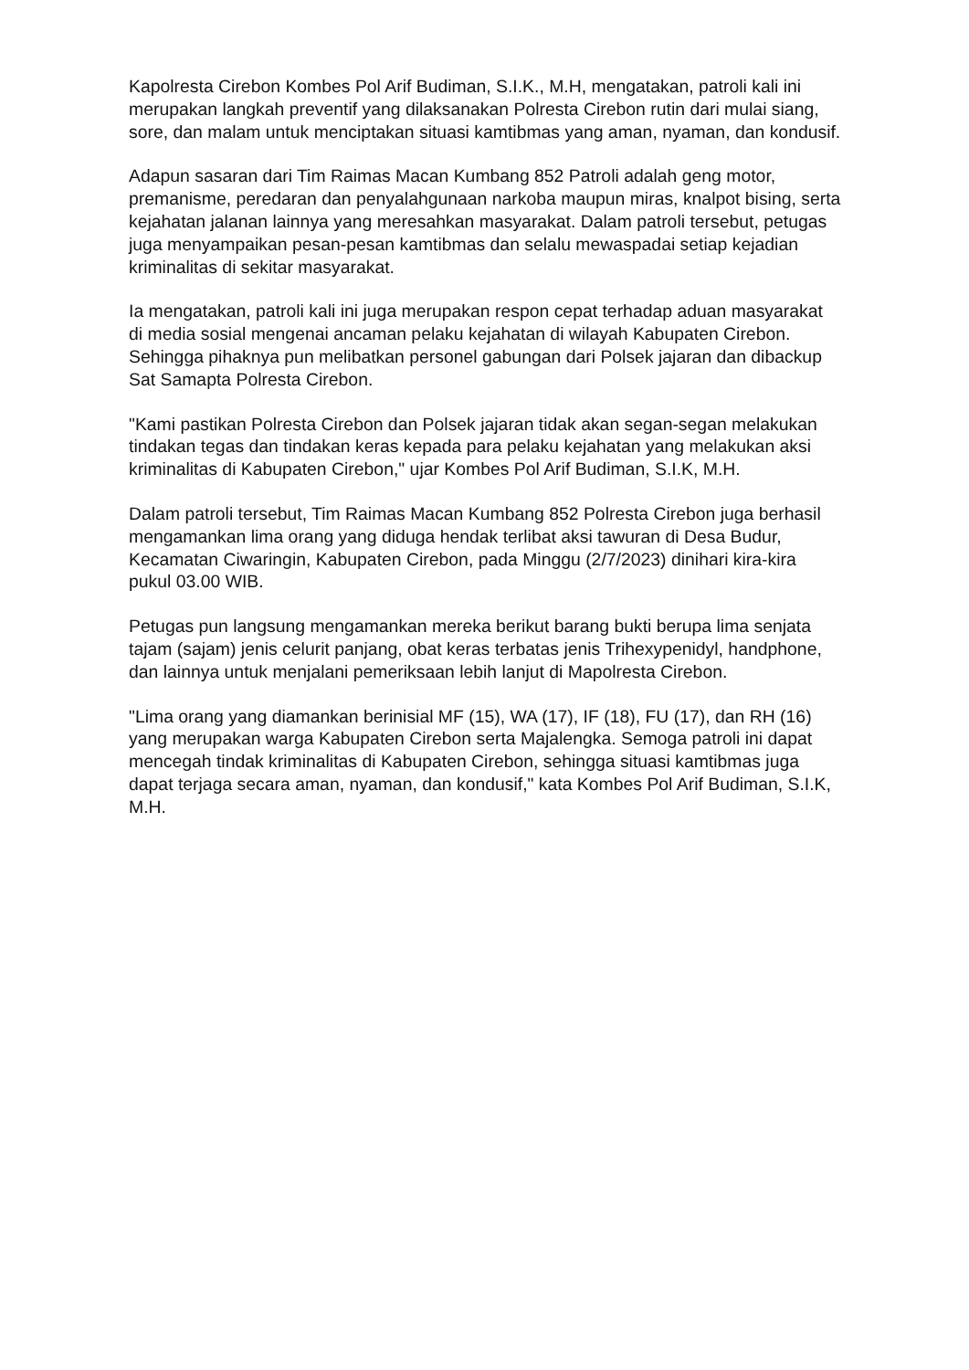Kapolresta Cirebon Kombes Pol Arif Budiman, S.I.K., M.H, mengatakan, patroli kali ini merupakan langkah preventif yang dilaksanakan Polresta Cirebon rutin dari mulai siang, sore, dan malam untuk menciptakan situasi kamtibmas yang aman, nyaman, dan kondusif.
Adapun sasaran dari Tim Raimas Macan Kumbang 852 Patroli adalah geng motor, premanisme, peredaran dan penyalahgunaan narkoba maupun miras, knalpot bising, serta kejahatan jalanan lainnya yang meresahkan masyarakat. Dalam patroli tersebut, petugas juga menyampaikan pesan-pesan kamtibmas dan selalu mewaspadai setiap kejadian kriminalitas di sekitar masyarakat.
Ia mengatakan, patroli kali ini juga merupakan respon cepat terhadap aduan masyarakat di media sosial mengenai ancaman pelaku kejahatan di wilayah Kabupaten Cirebon. Sehingga pihaknya pun melibatkan personel gabungan dari Polsek jajaran dan dibackup Sat Samapta Polresta Cirebon.
"Kami pastikan Polresta Cirebon dan Polsek jajaran tidak akan segan-segan melakukan tindakan tegas dan tindakan keras kepada para pelaku kejahatan yang melakukan aksi kriminalitas di Kabupaten Cirebon," ujar Kombes Pol Arif Budiman, S.I.K, M.H.
Dalam patroli tersebut, Tim Raimas Macan Kumbang 852 Polresta Cirebon juga berhasil mengamankan lima orang yang diduga hendak terlibat aksi tawuran di Desa Budur, Kecamatan Ciwaringin, Kabupaten Cirebon, pada Minggu (2/7/2023) dinihari kira-kira pukul 03.00 WIB.
Petugas pun langsung mengamankan mereka berikut barang bukti berupa lima senjata tajam (sajam) jenis celurit panjang, obat keras terbatas jenis Trihexypenidyl, handphone, dan lainnya untuk menjalani pemeriksaan lebih lanjut di Mapolresta Cirebon.
"Lima orang yang diamankan berinisial MF (15), WA (17), IF (18), FU (17), dan RH (16) yang merupakan warga Kabupaten Cirebon serta Majalengka. Semoga patroli ini dapat mencegah tindak kriminalitas di Kabupaten Cirebon, sehingga situasi kamtibmas juga dapat terjaga secara aman, nyaman, dan kondusif," kata Kombes Pol Arif Budiman, S.I.K, M.H.